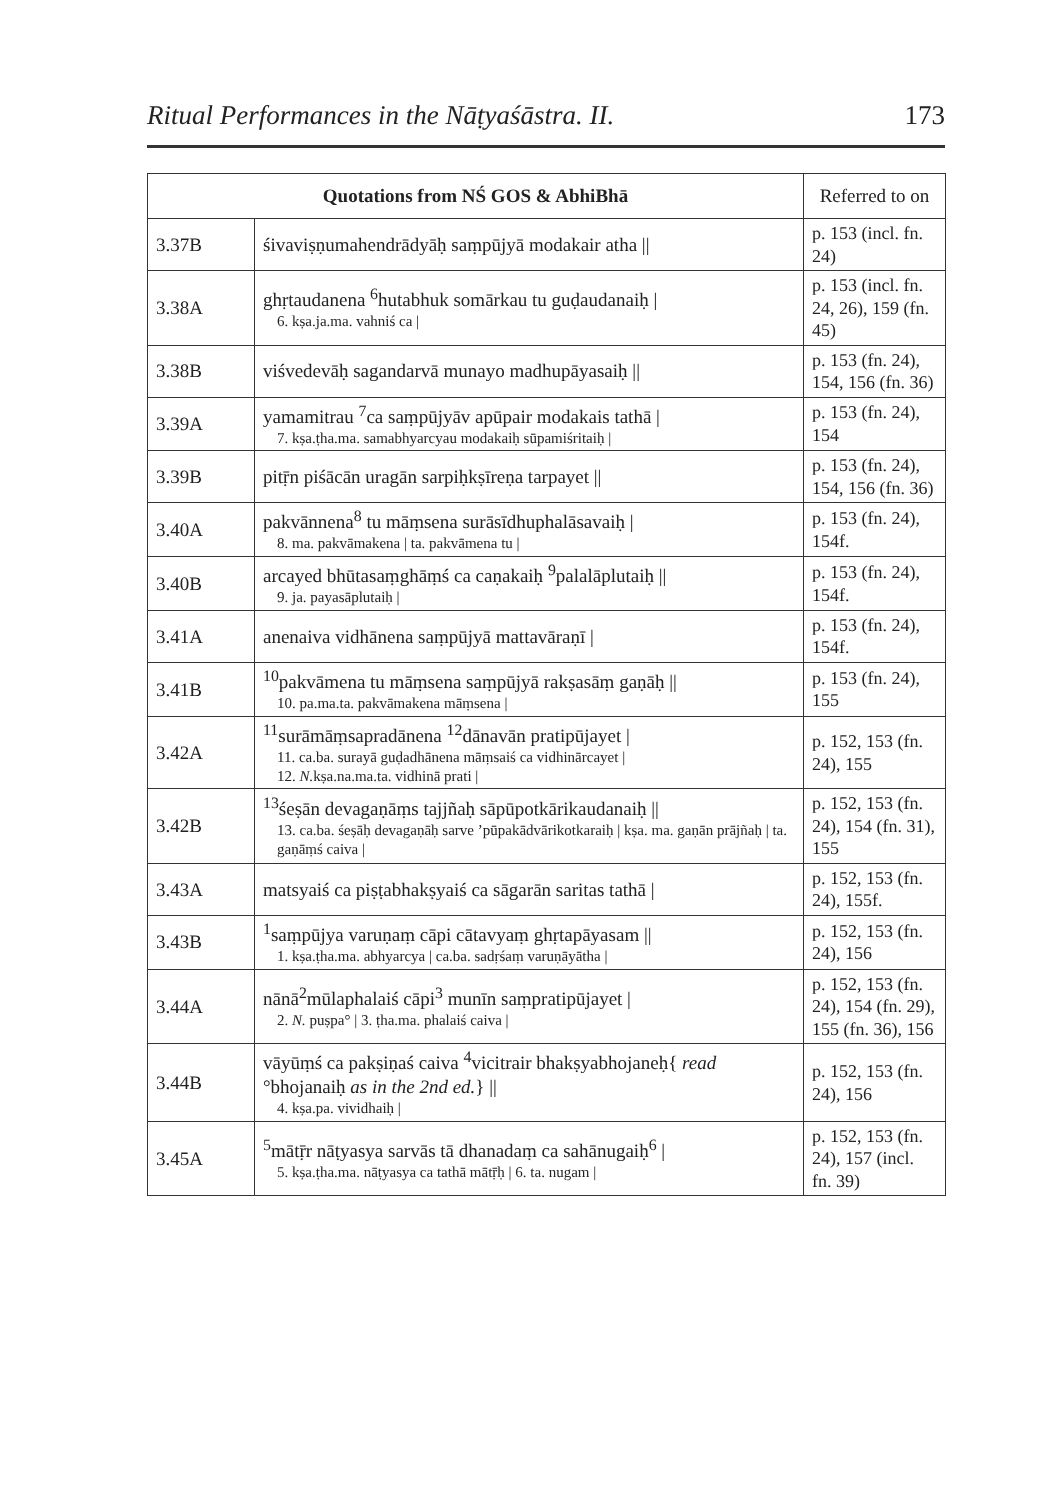Ritual Performances in the Nāṭyaśāstra. II. 173
| Quotations from NŚ GOS & AbhiBhā | | Referred to on |
| --- | --- | --- |
| 3.37B | śivaviṣṇumahendrādyāḥ saṃpūjyā modakair atha // | p. 153 (incl. fn. 24) |
| 3.38A | ghṛtaudanena <sup>6</sup>hutabhuk somārkau tu guḍaudanaiḥ / 6. kṣa.ja.ma. vahniś ca / | p. 153 (incl. fn. 24, 26), 159 (fn. 45) |
| 3.38B | viśvedevāḥ sagandarvā munayo madhupāyasaiḥ // | p. 153 (fn. 24), 154, 156 (fn. 36) |
| 3.39A | yamamitrau <sup>7</sup>ca saṃpūjyāv apūpair modakais tathā / 7. kṣa.ṭha.ma. samabhyarcyau modakaiḥ sūpamiśritaiḥ / | p. 153 (fn. 24), 154 |
| 3.39B | pitṝn piśācān uragān sarpiḥkṣīreṇa tarpayet // | p. 153 (fn. 24), 154, 156 (fn. 36) |
| 3.40A | pakvānnena<sup>8</sup> tu māṃsena surāsīdhuphalāsavaiḥ / 8. ma. pakvāmakena / ta. pakvāmena tu / | p. 153 (fn. 24), 154f. |
| 3.40B | arcayed bhūtasaṃghāṃś ca caṇakaiḥ <sup>9</sup>palalāplutaiḥ // 9. ja. payasāplutaiḥ / | p. 153 (fn. 24), 154f. |
| 3.41A | anenaiva vidhānena saṃpūjyā mattavāraṇī / | p. 153 (fn. 24), 154f. |
| 3.41B | <sup>10</sup> pakvāmena tu māṃsena saṃpūjyā rakṣasāṃ gaṇāḥ // 10. pa.ma.ta. pakvāmakena māṃsena / | p. 153 (fn. 24), 155 |
| 3.42A | <sup>11</sup> surāmāṃsapradānena <sup>12</sup>dānavān pratipūjayet / 11. ca.ba. surayā guḍadhānena māṃsaiś ca vidhinārcayet / 12. N. kṣa.na.ma.ta. vidhinā prati / | p. 152, 153 (fn. 24), 155 |
| 3.42B | <sup>13</sup> śeṣān devagaṇāṃs tajjñaḥ sāpūpotkārikaudanaiḥ // 13. ca.ba. śeṣāḥ devagaṇāḥ sarve ’pūpakādvārikotkaraiḥ / kṣa. ma. gaṇān prājñaḥ / ta. gaṇāṃś caiva / | p. 152, 153 (fn. 24), 154 (fn. 31), 155 |
| 3.43A | matsyaiś ca piṣṭabhakṣyaiś ca sāgarān saritas tathā / | p. 152, 153 (fn. 24), 155f. |
| 3.43B | <sup>1</sup> saṃpūjya varuṇaṃ cāpi cātavyaṃ ghṛtapāyasam // 1. kṣa.ṭha.ma. abhyarcya / ca.ba. sadṛśaṃ varuṇāyātha / | p. 152, 153 (fn. 24), 156 |
| 3.44A | nānā<sup>2</sup>mūlaphalaiś cāpi<sup>3</sup> munīn saṃpratipūjayet / 2. N. puṣpa° / 3. ṭha.ma. phalaiś caiva / | p. 152, 153 (fn. 24), 154 (fn. 29), 155 (fn. 36), 156 |
| 3.44B | vāyūṃś ca pakṣiṇaś caiva <sup>4</sup>vicitrair bhakṣyabhojaneḥ{ read °bhojanaiḥ as in the 2nd ed. } // 4. kṣa.pa. vividhaiḥ / | p. 152, 153 (fn. 24), 156 |
| 3.45A | <sup>5</sup> mātṝr nāṭyasya sarvās tā dhanadaṃ ca sahānugaiḥ<sup>6</sup> / 5. kṣa.ṭha.ma. nāṭyasya ca tathā mātṝḥ / 6. ta. nugam / | p. 152, 153 (fn. 24), 157 (incl. fn. 39) |